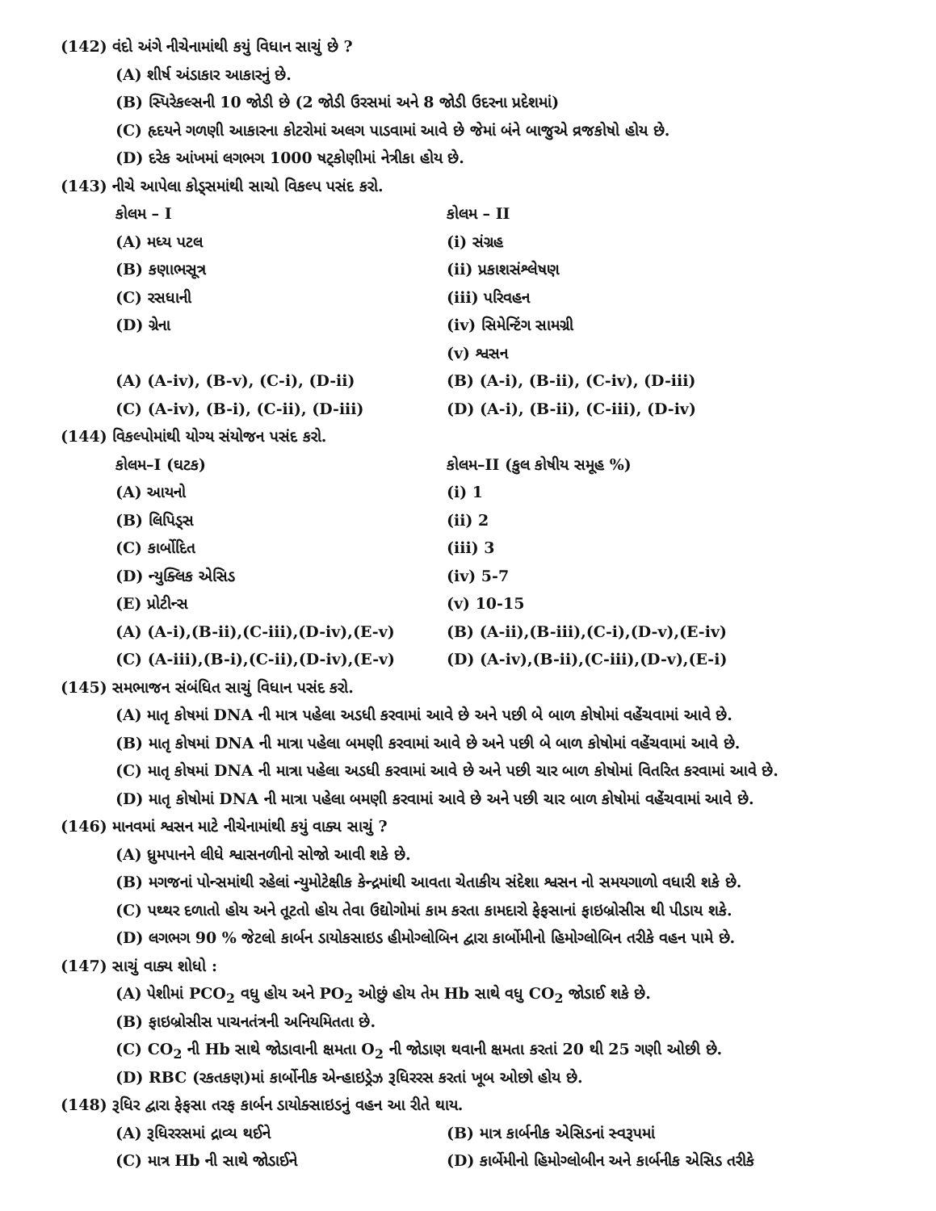(142) વંદો અંગે નીચેનામાંથી કયું વિધાન સાચું છે ?
(A) શીર્ષ અંડાકાર આકારનું છે.
(B) સ્પિરેકલ્સની 10 જોડી છે (2 જોડી ઉરસમાં અને 8 જોડી ઉદરના પ્રદેશમાં)
(C) હૃદયને ગળણી આકારના કોટરોમાં અલગ પાડવામાં આવે છે જેમાં બંને બાજુએ વ્રજકોષો હોય છે.
(D) દરેક આંખમાં લગભગ 1000 ષટ્કોણીમાં નેત્રીકા હોય છે.
(143) નીચે આપેલા કોડ્સમાંથી સાચો વિકલ્પ પસંદ કરો.
| કોલમ – I | કોલમ – II |
| (A) મધ્ય પટલ | (i) સંગ્રહ |
| (B) કણાભસૂત્ર | (ii) પ્રકાશસંશ્લેષણ |
| (C) રસધાની | (iii) પરિવહન |
| (D) ગ્રેના | (iv) સિમેન્ટિંગ સામગ્રી |
| | (v) શ્વસન |
| (A) (A-iv), (B-v), (C-i), (D-ii) | (B) (A-i), (B-ii), (C-iv), (D-iii) |
| (C) (A-iv), (B-i), (C-ii), (D-iii) | (D) (A-i), (B-ii), (C-iii), (D-iv) |
(144) વિકલ્પોમાંથી યોગ્ય સંયોજન પસંદ કરો.
| કોલમ–I (ઘટક) | કોલમ–II (કુલ કોષીય સમૂહ %) |
| (A) આયનો | (i) 1 |
| (B) લિપિડ્સ | (ii) 2 |
| (C) કાર્બોદિત | (iii) 3 |
| (D) ન્યુક્લિક એસિડ | (iv) 5-7 |
| (E) પ્રોટીન્સ | (v) 10-15 |
| (A) (A-i),(B-ii),(C-iii),(D-iv),(E-v) | (B) (A-ii),(B-iii),(C-i),(D-v),(E-iv) |
| (C) (A-iii),(B-i),(C-ii),(D-iv),(E-v) | (D) (A-iv),(B-ii),(C-iii),(D-v),(E-i) |
(145) સમભાજન સંબંધિત સાચું વિધાન પસંદ કરો.
(A) માતૃ કોષમાં DNA ની માત્ર પહેલા અડધી કરવામાં આવે છે અને પછી બે બાળ કોષોમાં વહેંચવામાં આવે છે.
(B) માતૃ કોષમાં DNA ની માત્રા પહેલા બમણી કરવામાં આવે છે અને પછી બે બાળ કોષોમાં વહેંચવામાં આવે છે.
(C) માતૃ કોષમાં DNA ની માત્રા પહેલા અડધી કરવામાં આવે છે અને પછી ચાર બાળ કોષોમાં વિતરિત કરવામાં આવે છે.
(D) માતૃ કોષોમાં DNA ની માત્રા પહેલા બમણી કરવામાં આવે છે અને પછી ચાર બાળ કોષોમાં વહેંચવામાં આવે છે.
(146) માનવમાં શ્વસન માટે નીચેનામાંથી કયું વાક્ય સાચું ?
(A) ધ્રુમપાનને લીધે શ્વાસનળીનો સોજો આવી શકે છે.
(B) મગજનાં પોન્સમાંથી રહેલાં ન્યુમોટેક્ષીક કેન્દ્રમાંથી આવતા ચેતાકીય સંદેશા શ્વસન નો સમયગાળો વધારી શકે છે.
(C) પથ્થર દળાતો હોય અને તૂટતો હોય તેવા ઉદ્યોગોમાં કામ કરતા કામદારો ફેફસાનાં ફાઇબ્રોસીસ થી પીડાય શકે.
(D) લગભગ 90 % જેટલો કાર્બન ડાયોકસાઇડ હીમોગ્લોબિન દ્વારા કાર્બોમીનો હિમોગ્લોબિન તરીકે વહન પામે છે.
(147) સાચું વાક્ય શોધો :
(A) પેશીમાં PCO<sub>2</sub> વધુ હોય અને PO<sub>2</sub> ઓછું હોય તેમ Hb સાથે વધુ CO<sub>2</sub> જોડાઈ શકે છે.
(B) ફાઇબ્રોસીસ પાચનતંત્રની અનિયમિતતા છે.
(C) CO<sub>2</sub> ની Hb સાથે જોડાવાની ક્ષમતા O<sub>2</sub> ની જોડાણ થવાની ક્ષમતા કરતાં 20 થી 25 ગણી ઓછી છે.
(D) RBC (રકતકણ)માં કાર્બોનીક એન્હાઇડ્રેઝ રૂધિરરસ કરતાં ખૂબ ઓછો હોય છે.
(148) રૂધિર દ્વારા ફેફસા તરફ કાર્બન ડાયોક્સાઇડનું વહન આ રીતે થાય.
| (A) રૂધિરરસમાં દ્રાવ્ય થઈને | (B) માત્ર કાર્બનીક એસિડનાં સ્વરૂપમાં |
| (C) માત્ર Hb ની સાથે જોડાઈને | (D) કાર્બેમીનો હિમોગ્લોબીન અને કાર્બનીક એસિડ તરીકે |